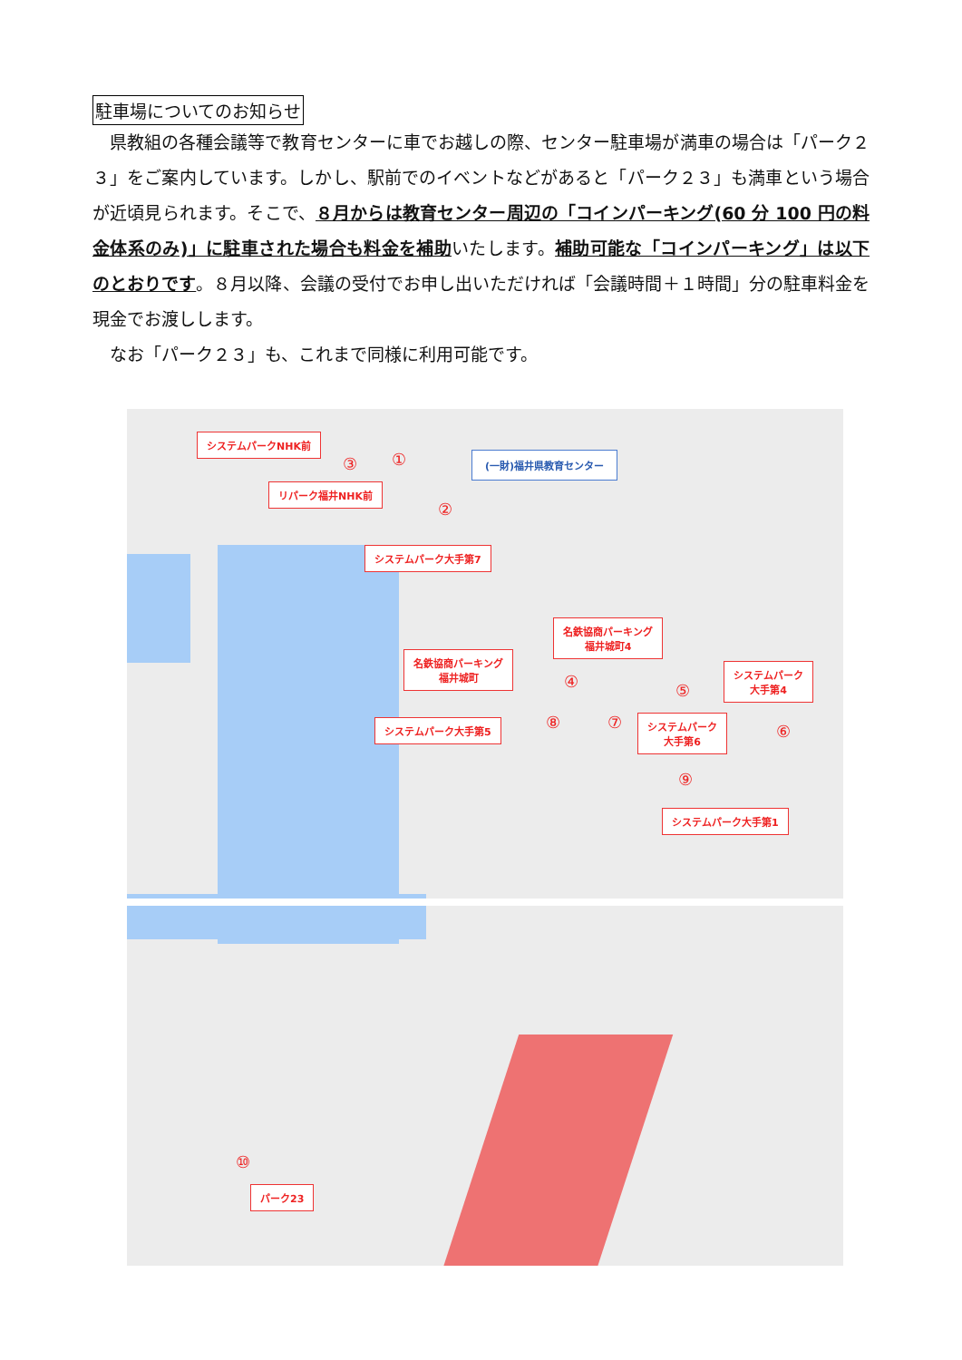駐車場についてのお知らせ
　県教組の各種会議等で教育センターに車でお越しの際、センター駐車場が満車の場合は「パーク２３」をご案内しています。しかし、駅前でのイベントなどがあると「パーク２３」も満車という場合が近頃見られます。そこで、８月からは教育センター周辺の「コインパーキング(60 分 100 円の料金体系のみ)」に駐車された場合も料金を補助いたします。補助可能な「コインパーキング」は以下のとおりです。８月以降、会議の受付でお申し出いただければ「会議時間＋１時間」分の駐車料金を現金でお渡しします。
　なお「パーク２３」も、これまで同様に利用可能です。
システムパークNHK前
③ ①
リパーク福井NHK前
(一財)福井県教育センター
②
システムパーク大手第7
名鉄協商パーキング
福井城町4
名鉄協商パーキング
福井城町
④ ⑤
システムパーク
大手第4
⑥
システムパーク大手第5 ⑧ ⑦
システムパーク
大手第6
⑨
システムパーク大手第1
⑩
パーク23